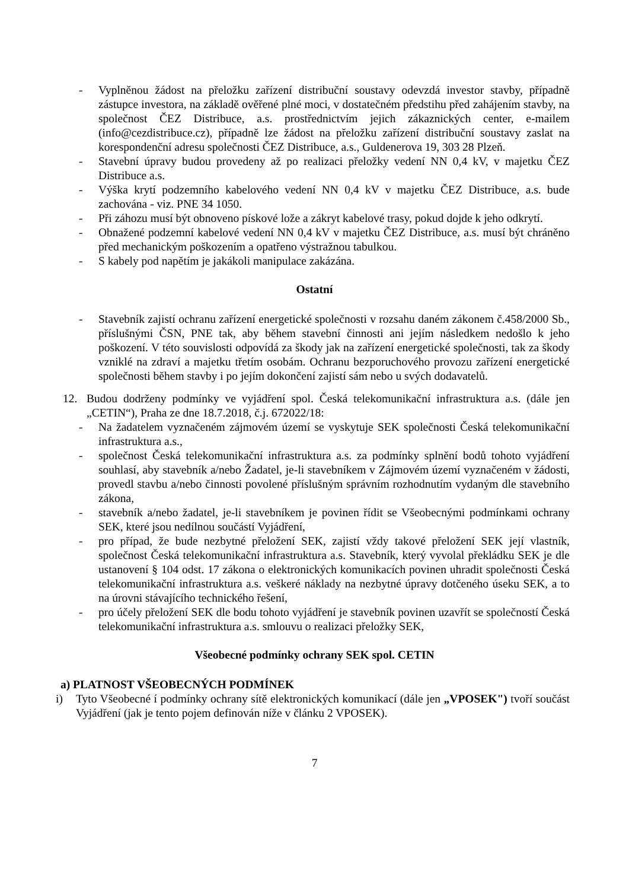- Vyplněnou žádost na přeložku zařízení distribuční soustavy odevzdá investor stavby, případně zástupce investora, na základě ověřené plné moci, v dostatečném předstihu před zahájením stavby, na společnost ČEZ Distribuce, a.s. prostřednictvím jejich zákaznických center, e-mailem (info@cezdistribuce.cz), případně lze žádost na přeložku zařízení distribuční soustavy zaslat na korespondenční adresu společnosti ČEZ Distribuce, a.s., Guldenerova 19, 303 28 Plzeň.
- Stavební úpravy budou provedeny až po realizaci přeložky vedení NN 0,4 kV, v majetku ČEZ Distribuce a.s.
- Výška krytí podzemního kabelového vedení NN 0,4 kV v majetku ČEZ Distribuce, a.s. bude zachována - viz. PNE 34 1050.
- Při záhozu musí být obnoveno pískové lože a zákryt kabelové trasy, pokud dojde k jeho odkrytí.
- Obnažené podzemní kabelové vedení NN 0,4 kV v majetku ČEZ Distribuce, a.s. musí být chráněno před mechanickým poškozením a opatřeno výstražnou tabulkou.
- S kabely pod napětím je jakákoli manipulace zakázána.
Ostatní
- Stavebník zajistí ochranu zařízení energetické společnosti v rozsahu daném zákonem č.458/2000 Sb., příslušnými ČSN, PNE tak, aby během stavební činnosti ani jejím následkem nedošlo k jeho poškození. V této souvislosti odpovídá za škody jak na zařízení energetické společnosti, tak za škody vzniklé na zdraví a majetku třetím osobám. Ochranu bezporuchového provozu zařízení energetické společnosti během stavby i po jejím dokončení zajistí sám nebo u svých dodavatelů.
12. Budou dodrženy podmínky ve vyjádření spol. Česká telekomunikační infrastruktura a.s. (dále jen „CETIN“), Praha ze dne 18.7.2018, č.j. 672022/18:
- Na žadatelem vyznačeném zájmovém území se vyskytuje SEK společnosti Česká telekomunikační infrastruktura a.s.,
- společnost Česká telekomunikační infrastruktura a.s. za podmínky splnění bodů tohoto vyjádření souhlasí, aby stavebník a/nebo Žadatel, je-li stavebníkem v Zájmovém území vyznačeném v žádosti, provedl stavbu a/nebo činnosti povolené příslušným správním rozhodnutím vydaným dle stavebního zákona,
- stavebník a/nebo žadatel, je-li stavebníkem je povinen řídit se Všeobecnými podmínkami ochrany SEK, které jsou nedílnou součástí Vyjádření,
- pro případ, že bude nezbytné přeložení SEK, zajistí vždy takové přeložení SEK její vlastník, společnost Česká telekomunikační infrastruktura a.s. Stavebník, který vyvolal překládku SEK je dle ustanovení § 104 odst. 17 zákona o elektronických komunikacích povinen uhradit společnosti Česká telekomunikační infrastruktura a.s. veškeré náklady na nezbytné úpravy dotčeného úseku SEK, a to na úrovni stávajícího technického řešení,
- pro účely přeložení SEK dle bodu tohoto vyjádření je stavebník povinen uzavřít se společností Česká telekomunikační infrastruktura a.s. smlouvu o realizaci přeložky SEK,
Všeobecné podmínky ochrany SEK spol. CETIN
a) PLATNOST VŠEOBECNÝCH PODMÍNEK
i) Tyto Všeobecné í podmínky ochrany sítě elektronických komunikací (dále jen „VPOSEK") tvoří součást Vyjádření (jak je tento pojem definován níže v článku 2 VPOSEK).
7